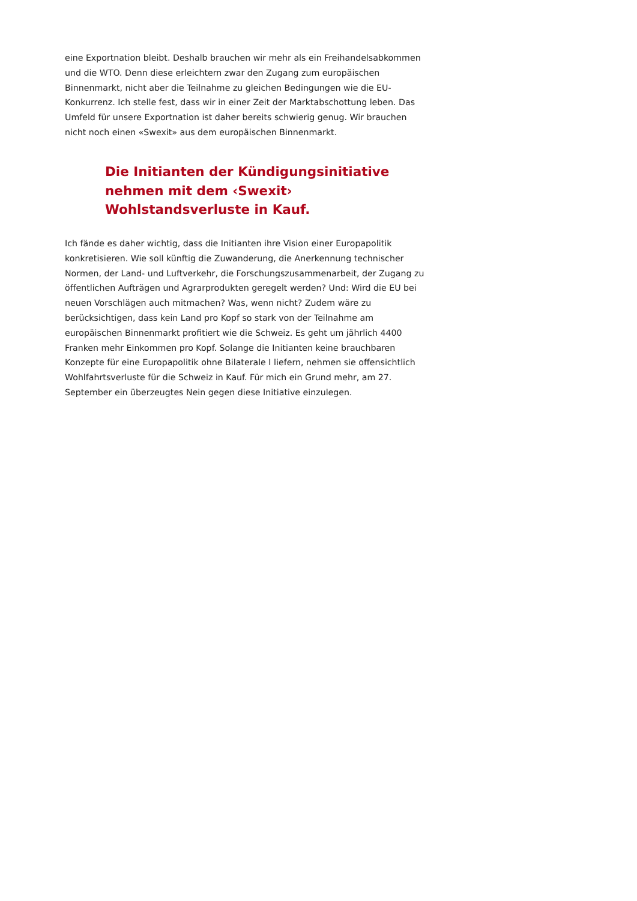eine Exportnation bleibt. Deshalb brauchen wir mehr als ein Freihandelsabkommen und die WTO. Denn diese erleichtern zwar den Zugang zum europäischen Binnenmarkt, nicht aber die Teilnahme zu gleichen Bedingungen wie die EU-Konkurrenz. Ich stelle fest, dass wir in einer Zeit der Marktabschottung leben. Das Umfeld für unsere Exportnation ist daher bereits schwierig genug. Wir brauchen nicht noch einen «Swexit» aus dem europäischen Binnenmarkt.
Die Initianten der Kündigungsinitiative nehmen mit dem ‹Swexit› Wohlstandsverluste in Kauf.
Ich fände es daher wichtig, dass die Initianten ihre Vision einer Europapolitik konkretisieren. Wie soll künftig die Zuwanderung, die Anerkennung technischer Normen, der Land- und Luftverkehr, die Forschungszusammenarbeit, der Zugang zu öffentlichen Aufträgen und Agrarprodukten geregelt werden? Und: Wird die EU bei neuen Vorschlägen auch mitmachen? Was, wenn nicht? Zudem wäre zu berücksichtigen, dass kein Land pro Kopf so stark von der Teilnahme am europäischen Binnenmarkt profitiert wie die Schweiz. Es geht um jährlich 4400 Franken mehr Einkommen pro Kopf. Solange die Initianten keine brauchbaren Konzepte für eine Europapolitik ohne Bilaterale I liefern, nehmen sie offensichtlich Wohlfahrtsverluste für die Schweiz in Kauf. Für mich ein Grund mehr, am 27. September ein überzeugtes Nein gegen diese Initiative einzulegen.